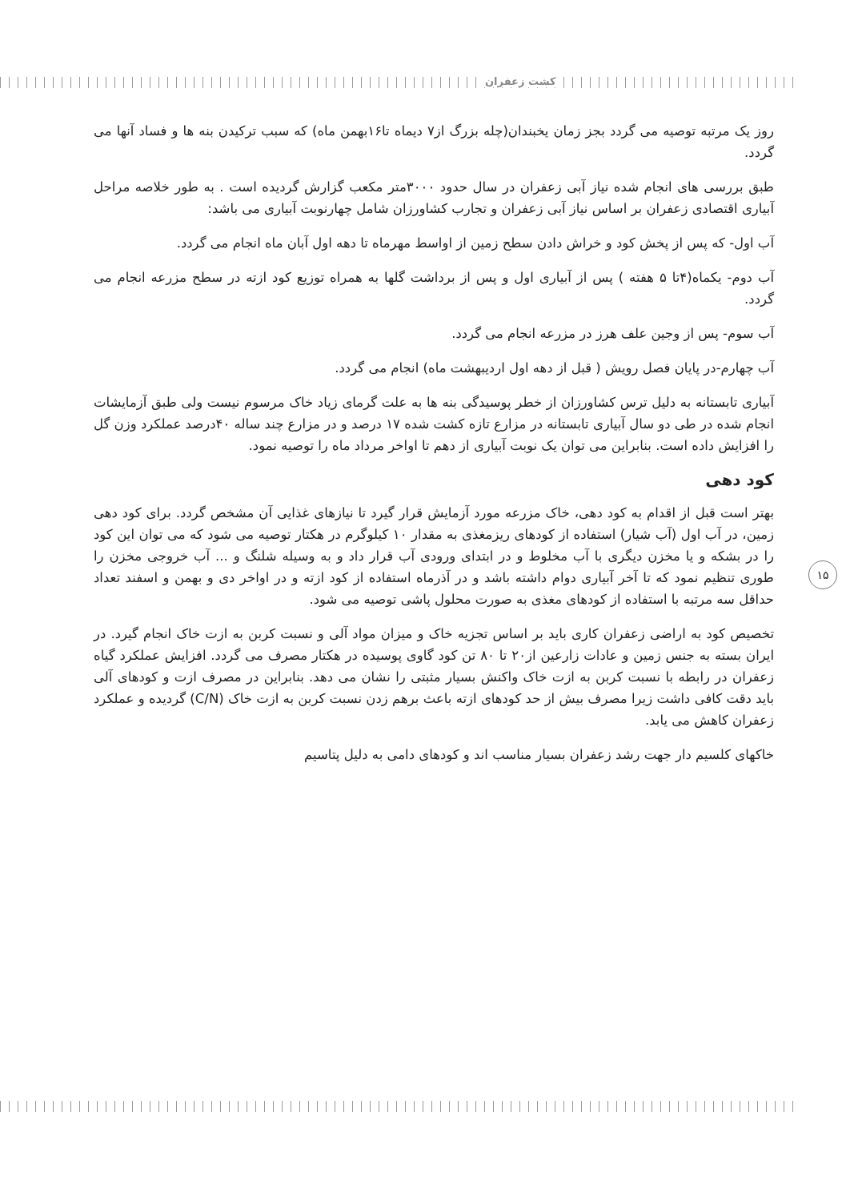کشت زعفران
روز یک مرتبه توصیه می گردد بجز زمان یخبندان(چله بزرگ از۷ دیماه تا۱۶بهمن ماه) که سبب ترکیدن بنه ها و فساد آنها می گردد.
طبق بررسی های انجام شده نیاز آبی زعفران در سال حدود ۳۰۰۰متر مکعب گزارش گردیده است . به طور خلاصه مراحل آبیاری اقتصادی زعفران بر اساس نیاز آبی زعفران و تجارب کشاورزان شامل چهارنوبت آبیاری می باشد:
آب اول- که پس از پخش کود و خراش دادن سطح زمین از اواسط مهرماه تا دهه اول آبان ماه انجام می گردد.
آب دوم- یکماه(۴تا ۵ هفته ) پس از آبیاری اول و پس از برداشت گلها به همراه توزیع کود ازته در سطح مزرعه انجام می گردد.
آب سوم- پس از وجین علف هرز در مزرعه انجام می گردد.
آب چهارم-در پایان فصل رویش ( قبل از دهه اول اردیبهشت ماه) انجام می گردد.
آبیاری تابستانه به دلیل ترس کشاورزان از خطر پوسیدگی بنه ها به علت گرمای زیاد خاک مرسوم نیست ولی طبق آزمایشات انجام شده در طی دو سال آبیاری تابستانه در مزارع تازه کشت شده ۱۷ درصد و در مزارع چند ساله ۴۰درصد عملکرد وزن گل را افزایش داده است. بنابراین می توان یک نوبت آبیاری از دهم تا اواخر مرداد ماه را توصیه نمود.
کود دهی
بهتر است قبل از اقدام به کود دهی، خاک مزرعه مورد آزمایش قرار گیرد تا نیازهای غذایی آن مشخص گردد. برای کود دهی زمین، در آب اول (آب شیار) استفاده از کودهای ریزمغذی به مقدار ۱۰ کیلوگرم در هکتار توصیه می شود که می توان این کود را در بشکه و یا مخزن دیگری با آب مخلوط و در ابتدای ورودی آب قرار داد و به وسیله شلنگ و ... آب خروجی مخزن را طوری تنظیم نمود که تا آخر آبیاری دوام داشته باشد و در آذرماه استفاده از کود ازته و در اواخر دی و بهمن و اسفند تعداد حداقل سه مرتبه با استفاده از کودهای مغذی به صورت محلول پاشی توصیه می شود.
تخصیص کود به اراضی زعفران کاری باید بر اساس تجزیه خاک و میزان مواد آلی و نسبت کربن به ازت خاک انجام گیرد. در ایران بسته به جنس زمین و عادات زارعین از۲۰ تا ۸۰ تن کود گاوی پوسیده در هکتار مصرف می گردد. افزایش عملکرد گیاه زعفران در رابطه با نسبت کربن به ازت خاک واکنش بسیار مثبتی را نشان می دهد. بنابراین در مصرف ازت و کودهای آلی باید دقت کافی داشت زیرا مصرف بیش از حد کودهای ازته باعث برهم زدن نسبت کربن به ازت خاک (C/N) گردیده و عملکرد زعفران کاهش می یابد.
خاکهای کلسیم دار جهت رشد زعفران بسیار مناسب اند و کودهای دامی به دلیل پتاسیم
۱۵